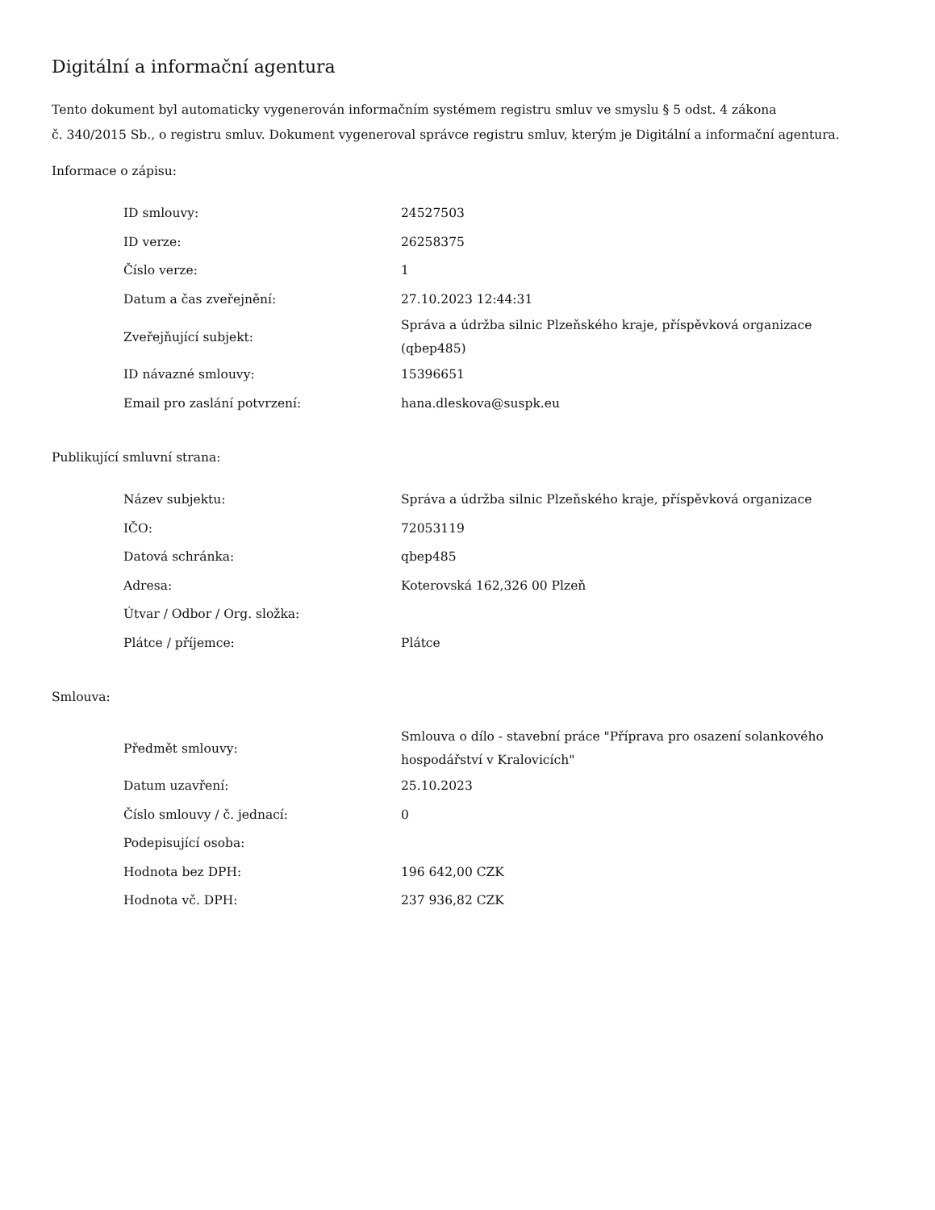Digitální a informační agentura
Tento dokument byl automaticky vygenerován informačním systémem registru smluv ve smyslu § 5 odst. 4 zákona
č. 340/2015 Sb., o registru smluv. Dokument vygeneroval správce registru smluv, kterým je Digitální a informační agentura.
Informace o zápisu:
| ID smlouvy: | 24527503 |
| ID verze: | 26258375 |
| Číslo verze: | 1 |
| Datum a čas zveřejnění: | 27.10.2023 12:44:31 |
| Zveřejňující subjekt: | Správa a údržba silnic Plzeňského kraje, příspěvková organizace (qbep485) |
| ID návazné smlouvy: | 15396651 |
| Email pro zaslání potvrzení: | hana.dleskova@suspk.eu |
Publikující smluvní strana:
| Název subjektu: | Správa a údržba silnic Plzeňského kraje, příspěvková organizace |
| IČO: | 72053119 |
| Datová schránka: | qbep485 |
| Adresa: | Koterovská 162,326 00 Plzeň |
| Útvar / Odbor / Org. složka: | |
| Plátce / příjemce: | Plátce |
Smlouva:
| Předmět smlouvy: | Smlouva o dílo - stavební práce "Příprava pro osazení solankového hospodářství v Kralovicích" |
| Datum uzavření: | 25.10.2023 |
| Číslo smlouvy / č. jednací: | 0 |
| Podepisující osoba: | |
| Hodnota bez DPH: | 196 642,00 CZK |
| Hodnota vč. DPH: | 237 936,82 CZK |